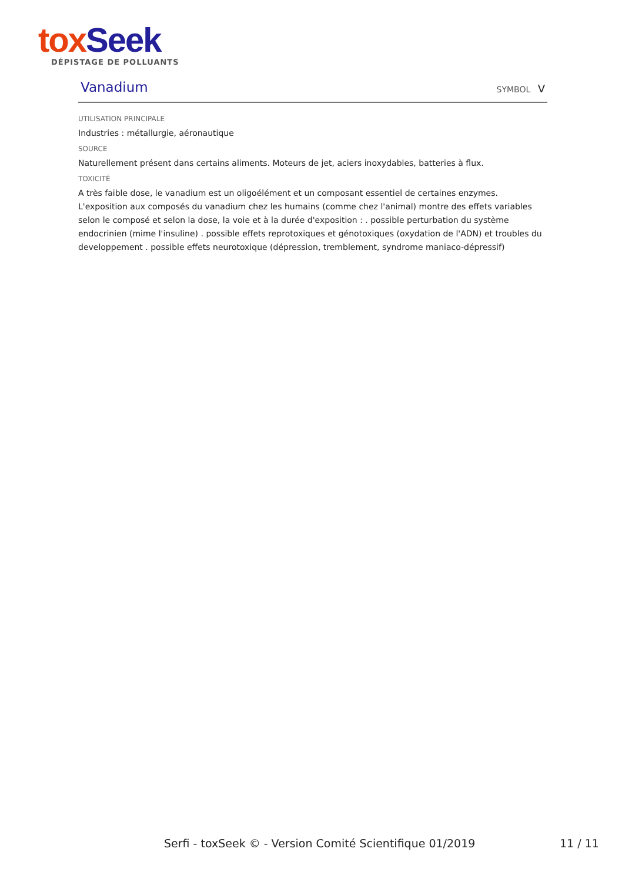tox Seek
DÉPISTAGE DE POLLUANTS
Vanadium
SYMBOL V
UTILISATION PRINCIPALE
Industries : métallurgie, aéronautique
SOURCE
Naturellement présent dans certains aliments. Moteurs de jet, aciers inoxydables, batteries à flux.
TOXICITÉ
A très faible dose, le vanadium est un oligoélément et un composant essentiel de certaines enzymes. L'exposition aux composés du vanadium chez les humains (comme chez l'animal) montre des effets variables selon le composé et selon la dose, la voie et à la durée d'exposition : . possible perturbation du système endocrinien (mime l'insuline) . possible effets reprotoxiques et génotoxiques (oxydation de l'ADN) et troubles du developpement . possible effets neurotoxique (dépression, tremblement, syndrome maniaco-dépressif)
Serfi - toxSeek © - Version Comité Scientifique 01/2019 11 / 11